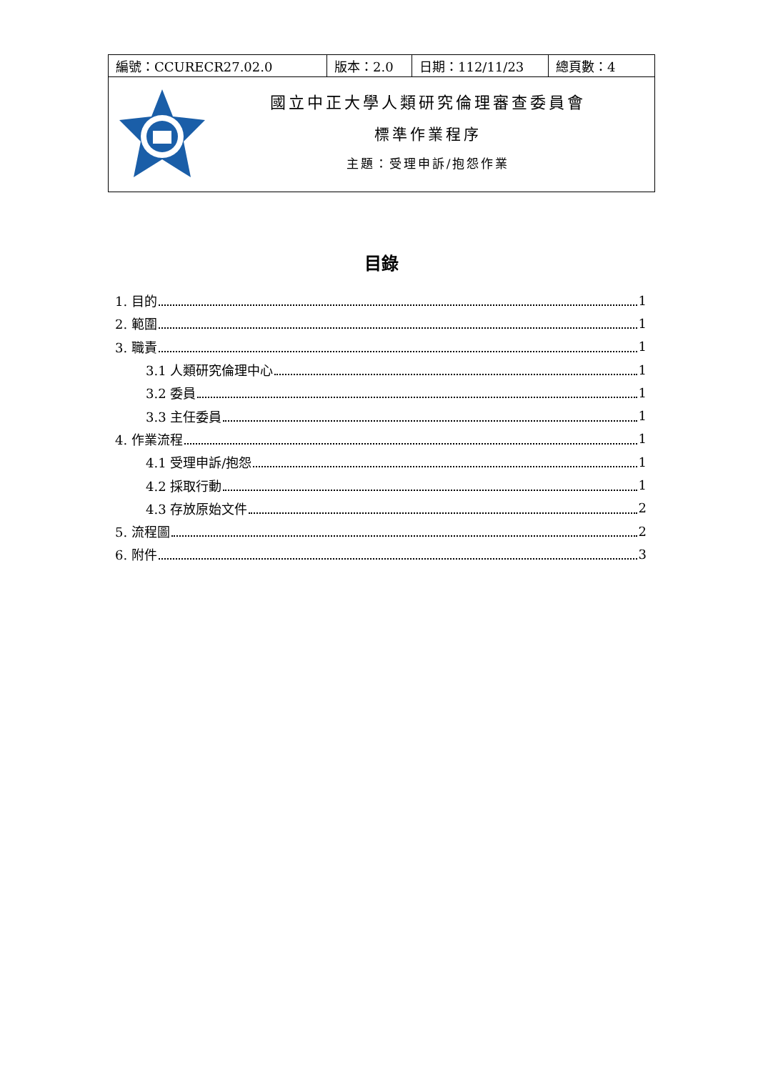| 編號：CCURECR27.02.0 | 版本：2.0 | 日期：112/11/23 | 總頁數：4 |
| 國立中正大學人類研究倫理審查委員會 標準作業程序 主題：受理申訴/抱怨作業 | | | |
目錄
1. 目的 1
2. 範圍 1
3. 職責 1
3.1 人類研究倫理中心 1
3.2 委員 1
3.3 主任委員 1
4. 作業流程 1
4.1 受理申訴/抱怨 1
4.2 採取行動 1
4.3 存放原始文件 2
5. 流程圖 2
6. 附件 3